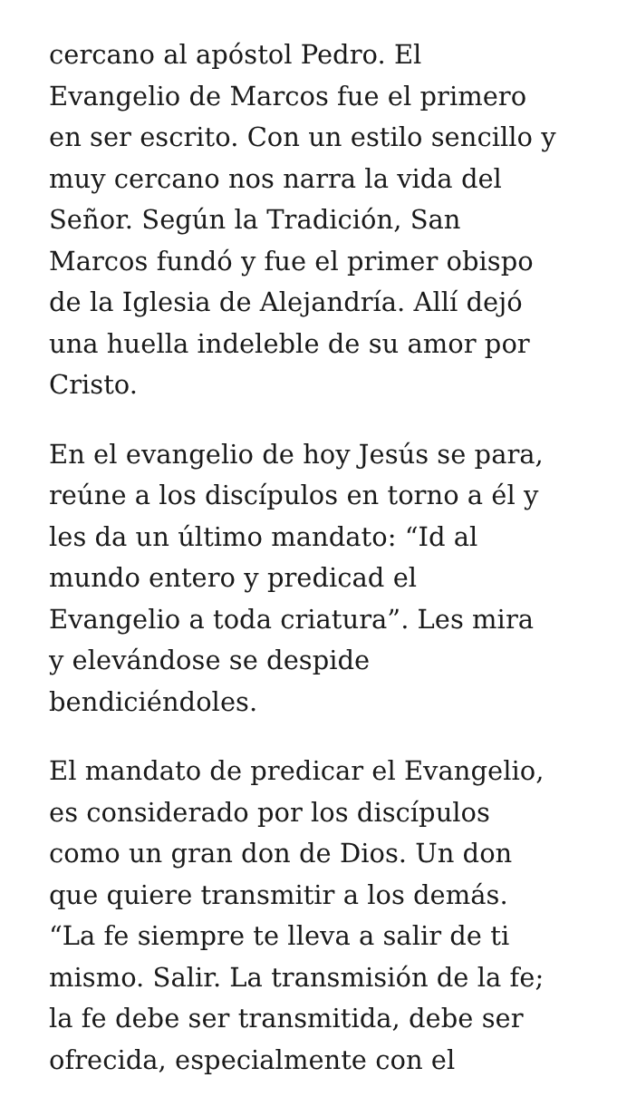cercano al apóstol Pedro. El
Evangelio de Marcos fue el primero
en ser escrito. Con un estilo sencillo y
muy cercano nos narra la vida del
Señor. Según la Tradición, San
Marcos fundó y fue el primer obispo
de la Iglesia de Alejandría. Allí dejó
una huella indeleble de su amor por
Cristo.
En el evangelio de hoy Jesús se para,
reúne a los discípulos en torno a él y
les da un último mandato: “Id al
mundo entero y predicad el
Evangelio a toda criatura”. Les mira
y elevándose se despide
bendiciéndoles.
El mandato de predicar el Evangelio,
es considerado por los discípulos
como un gran don de Dios. Un don
que quiere transmitir a los demás.
“La fe siempre te lleva a salir de ti
mismo. Salir. La transmisión de la fe;
la fe debe ser transmitida, debe ser
ofrecida, especialmente con el